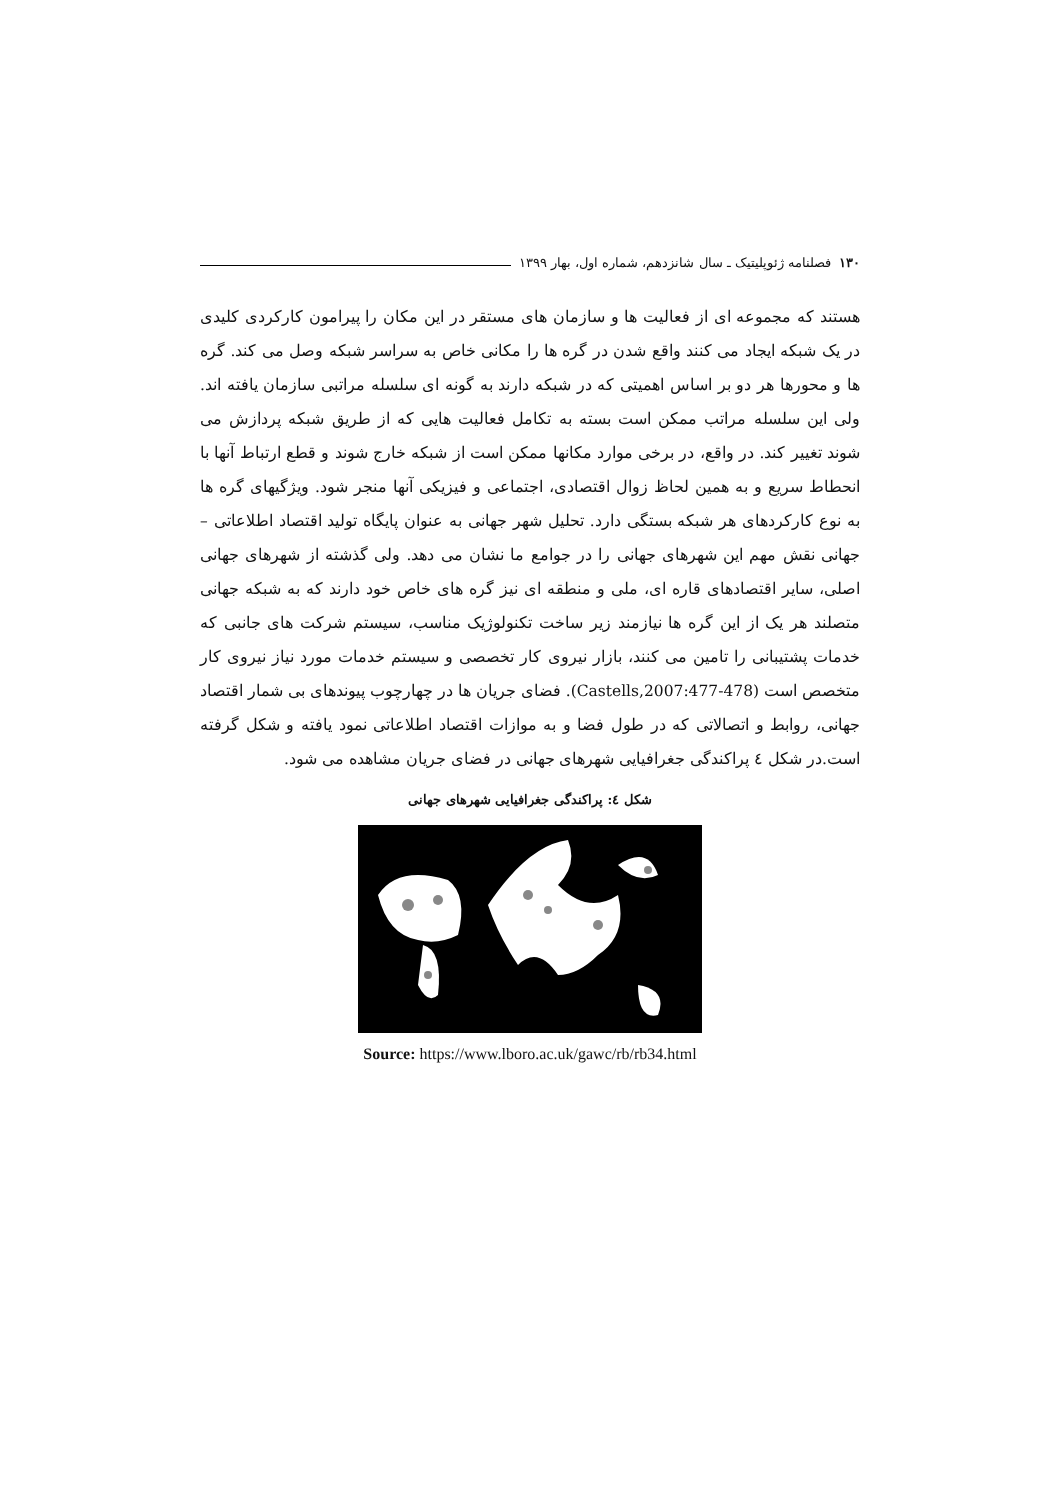۱۳۰ فصلنامه ژئوپلیتیک ـ سال شانزدهم، شماره اول، بهار ۱۳۹۹
هستند که مجموعه ای از فعالیت ها و سازمان های مستقر در این مکان را پیرامون کارکردی کلیدی در یک شبکه ایجاد می کنند واقع شدن در گره ها را مکانی خاص به سراسر شبکه وصل می کند. گره ها و محورها هر دو بر اساس اهمیتی که در شبکه دارند به گونه ای سلسله مراتبی سازمان یافته اند. ولی این سلسله مراتب ممکن است بسته به تکامل فعالیت هایی که از طریق شبکه پردازش می شوند تغییر کند. در واقع، در برخی موارد مکانها ممکن است از شبکه خارج شوند و قطع ارتباط آنها با انحطاط سریع و به همین لحاظ زوال اقتصادی، اجتماعی و فیزیکی آنها منجر شود. ویژگیهای گره ها به نوع کارکردهای هر شبکه بستگی دارد. تحلیل شهر جهانی به عنوان پایگاه تولید اقتصاد اطلاعاتی – جهانی نقش مهم این شهرهای جهانی را در جوامع ما نشان می دهد. ولی گذشته از شهرهای جهانی اصلی، سایر اقتصادهای قاره ای، ملی و منطقه ای نیز گره های خاص خود دارند که به شبکه جهانی متصلند هر یک از این گره ها نیازمند زیر ساخت تکنولوژیک مناسب، سیستم شرکت های جانبی که خدمات پشتیبانی را تامین می کنند، بازار نیروی کار تخصصی و سیستم خدمات مورد نیاز نیروی کار متخصص است (Castells,2007:477-478). فضای جریان ها در چهارچوب پیوندهای بی شمار اقتصاد جهانی، روابط و اتصالاتی که در طول فضا و به موازات اقتصاد اطلاعاتی نمود یافته و شکل گرفته است.در شکل ٤ پراکندگی جغرافیایی شهرهای جهانی در فضای جریان مشاهده می شود.
شکل ٤: پراکندگی جغرافیایی شهرهای جهانی
Source: https://www.lboro.ac.uk/gawc/rb/rb34.html